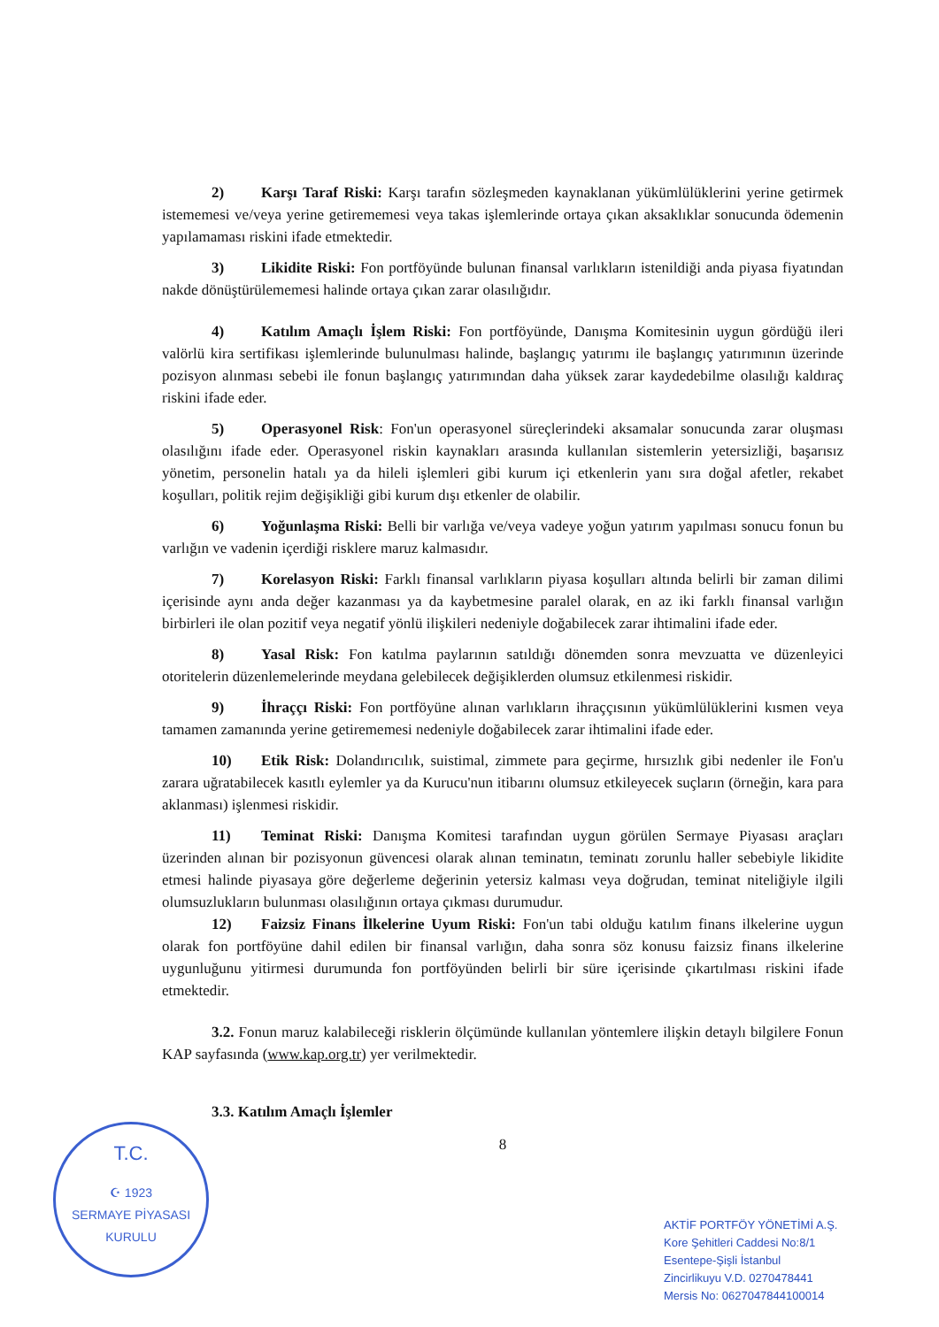2) Karşı Taraf Riski: Karşı tarafın sözleşmeden kaynaklanan yükümlülüklerini yerine getirmek istememesi ve/veya yerine getirememesi veya takas işlemlerinde ortaya çıkan aksaklıklar sonucunda ödemenin yapılamaması riskini ifade etmektedir.
3) Likidite Riski: Fon portföyünde bulunan finansal varlıkların istenildiği anda piyasa fiyatından nakde dönüştürülememesi halinde ortaya çıkan zarar olasılığıdır.
4) Katılım Amaçlı İşlem Riski: Fon portföyünde, Danışma Komitesinin uygun gördüğü ileri valörlü kira sertifikası işlemlerinde bulunulması halinde, başlangıç yatırımı ile başlangıç yatırımının üzerinde pozisyon alınması sebebi ile fonun başlangıç yatırımından daha yüksek zarar kaydedebilme olasılığı kaldıraç riskini ifade eder.
5) Operasyonel Risk: Fon'un operasyonel süreçlerindeki aksamalar sonucunda zarar oluşması olasılığını ifade eder. Operasyonel riskin kaynakları arasında kullanılan sistemlerin yetersizliği, başarısız yönetim, personelin hatalı ya da hileli işlemleri gibi kurum içi etkenlerin yanı sıra doğal afetler, rekabet koşulları, politik rejim değişikliği gibi kurum dışı etkenler de olabilir.
6) Yoğunlaşma Riski: Belli bir varlığa ve/veya vadeye yoğun yatırım yapılması sonucu fonun bu varlığın ve vadenin içerdiği risklere maruz kalmasıdır.
7) Korelasyon Riski: Farklı finansal varlıkların piyasa koşulları altında belirli bir zaman dilimi içerisinde aynı anda değer kazanması ya da kaybetmesine paralel olarak, en az iki farklı finansal varlığın birbirleri ile olan pozitif veya negatif yönlü ilişkileri nedeniyle doğabilecek zarar ihtimalini ifade eder.
8) Yasal Risk: Fon katılma paylarının satıldığı dönemden sonra mevzuatta ve düzenleyici otoritelerin düzenlemelerinde meydana gelebilecek değişiklerden olumsuz etkilenmesi riskidir.
9) İhraççı Riski: Fon portföyüne alınan varlıkların ihraççısının yükümlülüklerini kısmen veya tamamen zamanında yerine getirememesi nedeniyle doğabilecek zarar ihtimalini ifade eder.
10) Etik Risk: Dolandırıcılık, suistimal, zimmete para geçirme, hırsızlık gibi nedenler ile Fon'u zarara uğratabilecek kasıtlı eylemler ya da Kurucu'nun itibarını olumsuz etkileyecek suçların (örneğin, kara para aklanması) işlenmesi riskidir.
11) Teminat Riski: Danışma Komitesi tarafından uygun görülen Sermaye Piyasası araçları üzerinden alınan bir pozisyonun güvencesi olarak alınan teminatın, teminatı zorunlu haller sebebiyle likidite etmesi halinde piyasaya göre değerleme değerinin yetersiz kalması veya doğrudan, teminat niteliğiyle ilgili olumsuzlukların bulunması olasılığının ortaya çıkması durumudur.
12) Faizsiz Finans İlkelerine Uyum Riski: Fon'un tabi olduğu katılım finans ilkelerine uygun olarak fon portföyüne dahil edilen bir finansal varlığın, daha sonra söz konusu faizsiz finans ilkelerine uygunluğunu yitirmesi durumunda fon portföyünden belirli bir süre içerisinde çıkartılması riskini ifade etmektedir.
3.2. Fonun maruz kalabileceği risklerin ölçümünde kullanılan yöntemlere ilişkin detaylı bilgilere Fonun KAP sayfasında (www.kap.org.tr) yer verilmektedir.
3.3. Katılım Amaçlı İşlemler
8
T.C.
☪ 1923
SERMAYE PİYASASI KURULU
AKTİF PORTFÖY YÖNETİMİ A.Ş.
Kore Şehitleri Caddesi No:8/1
Esentepe-Şişli İstanbul
Zincirlikuyu V.D. 0270478441
Mersis No: 0627047844100014